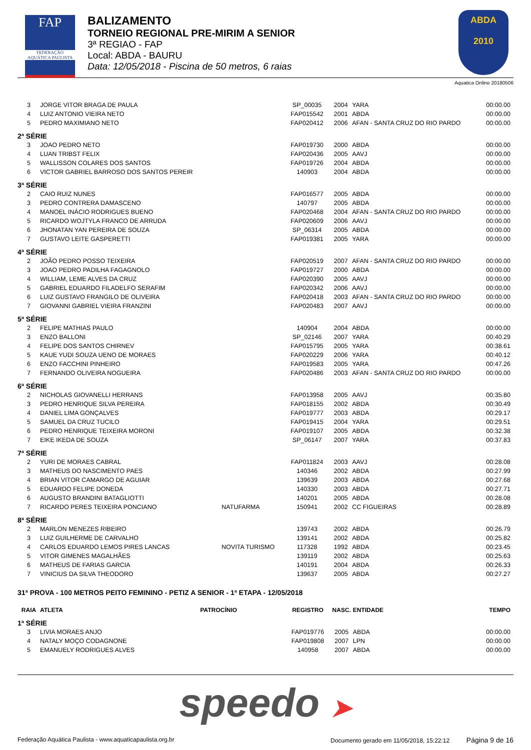FAP
FEDERAÇÃO AQUÁTICA PAULISTA
BALIZAMENTO
TORNEIO REGIONAL PRE-MIRIM A SENIOR
3ª REGIAO - FAP
Local: ABDA - BAURU
Data: 12/05/2018 - Piscina de 50 metros, 6 raias
ABDA
2010
Aquatica Online 20180506
| 3 | JORGE VITOR BRAGA DE PAULA | | SP_00035 | 2004 | YARA | 00:00.00 |
| 4 | LUIZ ANTONIO VIEIRA NETO | | FAP015542 | 2001 | ABDA | 00:00.00 |
| 5 | PEDRO MAXIMIANO NETO | | FAP020412 | 2006 | AFAN - SANTA CRUZ DO RIO PARDO | 00:00.00 |
| 2ª SÉRIE | | | | | | |
| 3 | JOAO PEDRO NETO | | FAP019730 | 2000 | ABDA | 00:00.00 |
| 4 | LUAN TRIBST FELIX | | FAP020436 | 2005 | AAVJ | 00:00.00 |
| 5 | WALLISSON COLARES DOS SANTOS | | FAP019726 | 2004 | ABDA | 00:00.00 |
| 6 | VICTOR GABRIEL BARROSO DOS SANTOS PEREIR | | 140903 | 2004 | ABDA | 00:00.00 |
| 3ª SÉRIE | | | | | | |
| 2 | CAIO RUIZ NUNES | | FAP016577 | 2005 | ABDA | 00:00.00 |
| 3 | PEDRO CONTRERA DAMASCENO | | 140797 | 2005 | ABDA | 00:00.00 |
| 4 | MANOEL INÁCIO RODRIGUES BUENO | | FAP020468 | 2004 | AFAN - SANTA CRUZ DO RIO PARDO | 00:00.00 |
| 5 | RICARDO WOJTYLA FRANCO DE ARRUDA | | FAP020609 | 2006 | AAVJ | 00:00.00 |
| 6 | JHONATAN YAN PEREIRA DE SOUZA | | SP_06314 | 2005 | ABDA | 00:00.00 |
| 7 | GUSTAVO LEITE GASPERETTI | | FAP019381 | 2005 | YARA | 00:00.00 |
| 4ª SÉRIE | | | | | | |
| 2 | JOÃO PEDRO POSSO TEIXEIRA | | FAP020519 | 2007 | AFAN - SANTA CRUZ DO RIO PARDO | 00:00.00 |
| 3 | JOAO PEDRO PADILHA FAGAGNOLO | | FAP019727 | 2000 | ABDA | 00:00.00 |
| 4 | WILLIAM, LEME ALVES DA CRUZ | | FAP020390 | 2005 | AAVJ | 00:00.00 |
| 5 | GABRIEL EDUARDO FILADELFO SERAFIM | | FAP020342 | 2006 | AAVJ | 00:00.00 |
| 6 | LUIZ GUSTAVO FRANGILO DE OLIVEIRA | | FAP020418 | 2003 | AFAN - SANTA CRUZ DO RIO PARDO | 00:00.00 |
| 7 | GIOVANNI GABRIEL VIEIRA FRANZINI | | FAP020483 | 2007 | AAVJ | 00:00.00 |
| 5ª SÉRIE | | | | | | |
| 2 | FELIPE MATHIAS PAULO | | 140904 | 2004 | ABDA | 00:00.00 |
| 3 | ENZO BALLONI | | SP_02146 | 2007 | YARA | 00:40.29 |
| 4 | FELIPE DOS SANTOS CHIRNEV | | FAP015795 | 2005 | YARA | 00:38.61 |
| 5 | KAUE YUDI SOUZA UENO DE MORAES | | FAP020229 | 2006 | YARA | 00:40.12 |
| 6 | ENZO FACCHINI PINHEIRO | | FAP019583 | 2005 | YARA | 00:47.26 |
| 7 | FERNANDO OLIVEIRA NOGUEIRA | | FAP020486 | 2003 | AFAN - SANTA CRUZ DO RIO PARDO | 00:00.00 |
| 6ª SÉRIE | | | | | | |
| 2 | NICHOLAS GIOVANELLI HERRANS | | FAP013958 | 2005 | AAVJ | 00:35.80 |
| 3 | PEDRO HENRIQUE SILVA PEREIRA | | FAP018155 | 2002 | ABDA | 00:30.49 |
| 4 | DANIEL LIMA GONÇALVES | | FAP019777 | 2003 | ABDA | 00:29.17 |
| 5 | SAMUEL DA CRUZ TUCILO | | FAP019415 | 2004 | YARA | 00:29.51 |
| 6 | PEDRO HENRIQUE TEIXEIRA MORONI | | FAP019107 | 2005 | ABDA | 00:32.38 |
| 7 | EIKE IKEDA DE SOUZA | | SP_06147 | 2007 | YARA | 00:37.83 |
| 7ª SÉRIE | | | | | | |
| 2 | YURI DE MORAES CABRAL | | FAP011824 | 2003 | AAVJ | 00:28.08 |
| 3 | MATHEUS DO NASCIMENTO PAES | | 140346 | 2002 | ABDA | 00:27.99 |
| 4 | BRIAN VITOR CAMARGO DE AGUIAR | | 139639 | 2003 | ABDA | 00:27.68 |
| 5 | EDUARDO FELIPE DONEDA | | 140330 | 2003 | ABDA | 00:27.71 |
| 6 | AUGUSTO BRANDINI BATAGLIOTTI | | 140201 | 2005 | ABDA | 00:28.08 |
| 7 | RICARDO PERES TEIXEIRA PONCIANO | NATUFARMA | 150941 | 2002 | CC FIGUEIRAS | 00:28.89 |
| 8ª SÉRIE | | | | | | |
| 2 | MARLON MENEZES RIBEIRO | | 139743 | 2002 | ABDA | 00:26.79 |
| 3 | LUIZ GUILHERME DE CARVALHO | | 139141 | 2002 | ABDA | 00:25.82 |
| 4 | CARLOS EDUARDO LEMOS PIRES LANCAS | NOVITA TURISMO | 117328 | 1992 | ABDA | 00:23.45 |
| 5 | VITOR GIMENES MAGALHÃES | | 139119 | 2002 | ABDA | 00:25.63 |
| 6 | MATHEUS DE FARIAS GARCIA | | 140191 | 2004 | ABDA | 00:26.33 |
| 7 | VINICIUS DA SILVA THEODORO | | 139637 | 2005 | ABDA | 00:27.27 |
31ª PROVA - 100 METROS PEITO FEMININO - PETIZ A SENIOR - 1ª ETAPA - 12/05/2018
| RAIA | ATLETA | PATROCÍNIO | REGISTRO | NASC. | ENTIDADE | TEMPO |
| --- | --- | --- | --- | --- | --- | --- |
| 1ª SÉRIE | | | | | | |
| 3 | LIVIA MORAES ANJO | | FAP019776 | 2005 | ABDA | 00:00.00 |
| 4 | NATALY MOÇO CODAGNONE | | FAP019808 | 2007 | LPN | 00:00.00 |
| 5 | EMANUELY RODRIGUES ALVES | | 140958 | 2007 | ABDA | 00:00.00 |
speedo ➤
Federação Aquática Paulista - www.aquaticapaulista.org.br Documento gerado em 11/05/2018, 15:22:12 Página 9 de 16